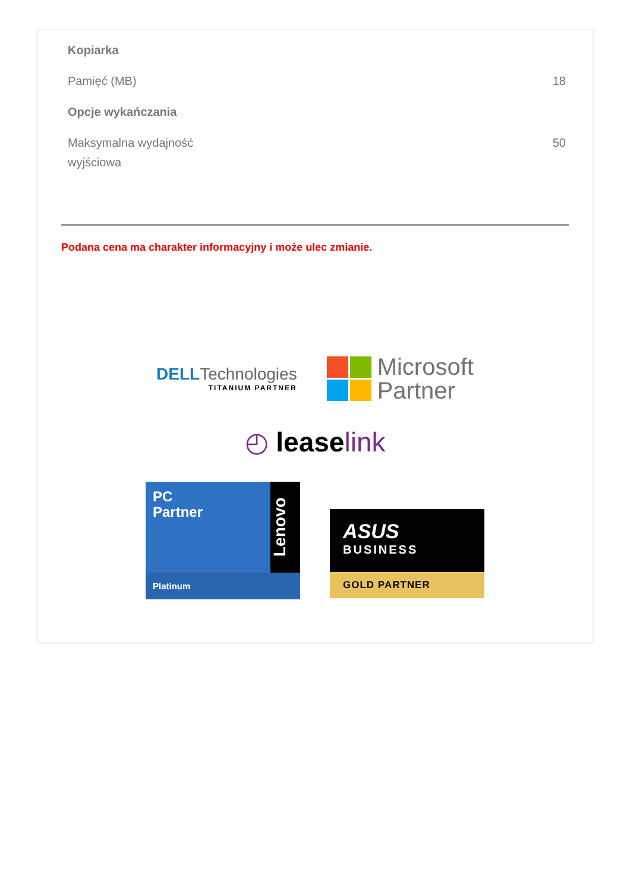| Kopiarka | |
| --- | --- |
| Pamięć (MB) | 18 |
| Opcje wykańczania | |
| Maksymalna wydajność wyjściowa | 50 |
Podana cena ma charakter informacyjny i może ulec zmianie.
DELL Technologies
TITANIUM PARTNER
Microsoft
Partner
◴ lease link
PC
Partner
Lenovo
Platinum
ASUS
BUSINESS
GOLD PARTNER